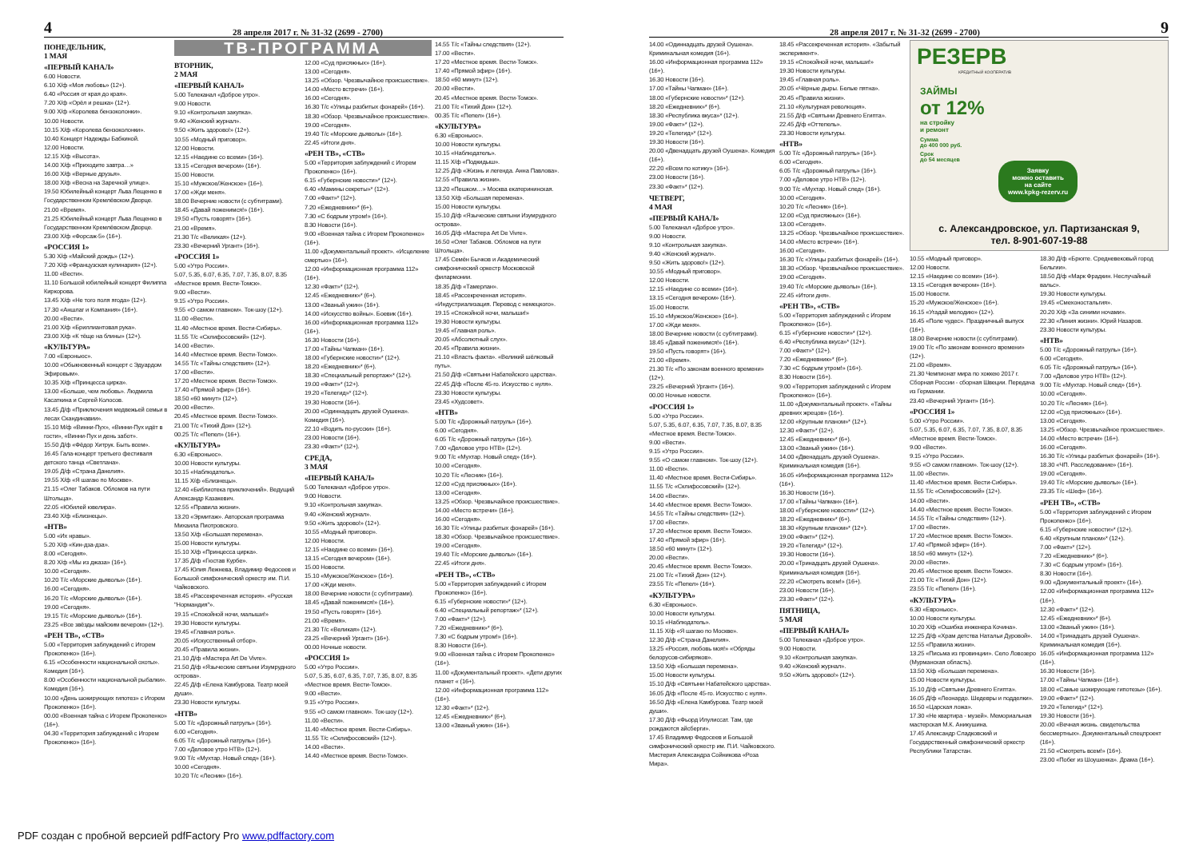4 28 апреля 2017 г. № 31-32 (2699 - 2700)
ПОНЕДЕЛЬНИК,
1 МАЯ
«ПЕРВЫЙ КАНАЛ»
6.00 Новости.
6.10 Х/ф «Моя любовь» (12+).
6.40 «Россия от края до края».
7.20 Х/ф «Орёл и решка» (12+).
9.00 Х/ф «Королева бензоколонки».
10.00 Новости.
10.15 Х/ф «Королева бензоколонки».
10.40 Концерт Надежды Бабкиной.
12.00 Новости.
12.15 Х/ф «Высота».
14.00 Х/ф «Приходите завтра…»
16.00 Х/ф «Верные друзья».
18.00 Х/ф «Весна на Заречной улице».
19.50 Юбилейный концерт Льва Лещенко в Государственном Кремлёвском Дворце.
21.00 «Время».
21.25 Юбилейный концерт Льва Лещенко в Государственном Кремлёвском Дворце.
23.00 Х/ф «Форсаж-5» (16+).
«РОССИЯ 1»
5.30 Х/ф «Майский дождь» (12+).
7.20 Х/ф «Французская кулинария» (12+).
11.00 «Вести».
11.10 Большой юбилейный концерт Филиппа Киркорова.
13.45 Х/ф «Не того поля ягода» (12+).
17.30 «Аншлаг и Компания» (16+).
20.00 «Вести».
21.00 Х/ф «Бриллиантовая рука».
23.00 Х/ф «К тёще на блины» (12+).
«КУЛЬТУРА»
7.00 «Евроньюс».
10.00 «Обыкновенный концерт с Эдуардом Эфировым».
10.35 Х/ф «Принцесса цирка».
13.00 «Больше, чем любовь». Людмила Касаткина и Сергей Колосов.
13.45 Д/ф «Приключения медвежьей семьи в лесах Скандинавии».
15.10 М/ф «Винни-Пух», «Винни-Пух идёт в гости», «Винни-Пух и день забот».
15.50 Д/ф «Фёдор Хитрук. Быть всем».
16.45 Гала-концерт третьего фестиваля детского танца «Светлана».
19.05 Д/ф «Страна Данелия».
19.55 Х/ф «Я шагаю по Москве».
21.15 «Олег Табаков. Обломов на пути Штольца».
22.05 «Юбилей ювелира».
23.40 Х/ф «Близнецы».
«НТВ»
5.00 «Их нравы».
5.20 Х/ф «Кин-дза-дза».
8.00 «Сегодня».
8.20 Х/ф «Мы из джаза» (16+).
10.00 «Сегодня».
10.20 Т/с «Морские дьяволы» (16+).
16.00 «Сегодня».
16.20 Т/с «Морские дьяволы» (16+).
19.00 «Сегодня».
19.15 Т/с «Морские дьяволы» (16+).
23.25 «Все звёзды майским вечером» (12+).
«РЕН ТВ», «СТВ»
5.00 «Территория заблуждений с Игорем Прокопенко» (16+).
6.15 «Особенности национальной охоты». Комедия (16+).
8.00 «Особенности национальной рыбалки». Комедия (16+).
10.00 «День шокирующих гипотез» с Игорем Прокопенко» (16+).
00.00 «Военная тайна с Игорем Прокопенко» (16+).
04.30 «Территория заблуждений с Игорем Прокопенко» (16+).
ТВ-ПРОГРАММА
ВТОРНИК,
2 МАЯ
«ПЕРВЫЙ КАНАЛ»
5.00 Телеканал «Доброе утро».
9.00 Новости.
9.10 «Контрольная закупка».
9.40 «Женский журнал».
9.50 «Жить здорово!» (12+).
10.55 «Модный приговор».
12.00 Новости.
12.15 «Наедине со всеми» (16+).
13.15 «Сегодня вечером» (16+).
15.00 Новости.
15.10 «Мужское/Женское» (16+).
17.00 «Жди меня».
18.00 Вечерние новости (с субтитрами).
18.45 «Давай поженимся!» (16+).
19.50 «Пусть говорят» (16+).
21.00 «Время».
21.30 Т/с «Великая» (12+).
23.30 «Вечерний Ургант» (16+).
«РОССИЯ 1»
5.00 «Утро России».
5.07, 5.35, 6.07, 6.35, 7.07, 7.35, 8.07, 8.35 «Местное время. Вести-Томск».
9.00 «Вести».
9.15 «Утро России».
9.55 «О самом главном». Ток-шоу (12+).
11.00 «Вести».
11.40 «Местное время. Вести-Сибирь».
11.55 Т/с «Склифосовский» (12+).
14.00 «Вести».
14.40 «Местное время. Вести-Томск».
14.55 Т/с «Тайны следствия» (12+).
17.00 «Вести».
17.20 «Местное время. Вести-Томск».
17.40 «Прямой эфир» (16+).
18.50 «60 минут» (12+).
20.00 «Вести».
20.45 «Местное время. Вести-Томск».
21.00 Т/с «Тихий Дон» (12+).
00.25 Т/с «Пепел» (16+).
«КУЛЬТУРА»
6.30 «Евроньюс».
10.00 Новости культуры.
10.15 «Наблюдатель».
11.15 Х/ф «Близнецы».
12.40 «Библиотека приключений». Ведущий Александр Казакевич.
12.55 «Правила жизни».
13.20 «Эрмитаж». Авторская программа Михаила Пиотровского.
13.50 Х/ф «Большая перемена».
15.00 Новости культуры.
15.10 Х/ф «Принцесса цирка».
17.35 Д/ф «Гюстав Курбе».
17.45 Юлия Лежнева, Владимир Федосеев и Большой симфонический оркестр им. П.И. Чайковского.
18.45 «Рассекреченная история». «Русская "Нормандия"».
19.15 «Спокойной ночи, малыши!»
19.30 Новости культуры.
19.45 «Главная роль».
20.05 «Искусственный отбор».
20.45 «Правила жизни».
21.10 Д/ф «Мастера Art De Vivre».
21.50 Д/ф «Языческие святыни Изумрудного острова».
22.45 Д/ф «Елена Камбурова. Театр моей души».
23.30 Новости культуры.
«НТВ»
5.00 Т/с «Дорожный патруль» (16+).
6.00 «Сегодня».
6.05 Т/с «Дорожный патруль» (16+).
7.00 «Деловое утро НТВ» (12+).
9.00 Т/с «Мухтар. Новый след» (16+).
10.00 «Сегодня».
10.20 Т/с «Лесник» (16+).
12.00 «Суд присяжных» (16+).
13.00 «Сегодня».
13.25 «Обзор. Чрезвычайное происшествие».
14.00 «Место встречи» (16+).
16.00 «Сегодня».
16.30 Т/с «Улицы разбитых фонарей» (16+).
18.30 «Обзор. Чрезвычайное происшествие».
19.00 «Сегодня».
19.40 Т/с «Морские дьяволы» (16+).
22.45 «Итоги дня».
«РЕН ТВ», «СТВ»
5.00 «Территория заблуждений с Игорем Прокопенко» (16+).
6.15 «Губернские новости»* (12+).
6.40 «Мамины секреты»* (12+).
7.00 «Факт»* (12+).
7.20 «Ежедневник»* (6+).
7.30 «С бодрым утром!» (16+).
8.30 Новости (16+).
9.00 «Военная тайна с Игорем Прокопенко» (16+).
11.00 «Документальный проект». «Исцеление смертью» (16+).
12.00 «Информационная программа 112» (16+).
12.30 «Факт»* (12+).
12.45 «Ежедневник»* (6+).
13.00 «Званый ужин» (16+).
14.00 «Искусство войны». Боевик (16+).
16.00 «Информационная программа 112» (16+).
16.30 Новости (16+).
17.00 «Тайны Чапман» (16+).
18.00 «Губернские новости»* (12+).
18.20 «Ежедневник»* (6+).
18.30 «Специальный репортаж»* (12+).
19.00 «Факт»* (12+).
19.20 «Телегид»* (12+).
19.30 Новости (16+).
20.00 «Одиннадцать друзей Оушена». Комедия (16+).
22.10 «Водить по-русски» (16+).
23.00 Новости (16+).
23.30 «Факт»* (12+).
СРЕДА,
3 МАЯ
«ПЕРВЫЙ КАНАЛ»
5.00 Телеканал «Доброе утро».
9.00 Новости.
9.10 «Контрольная закупка».
9.40 «Женский журнал».
9.50 «Жить здорово!» (12+).
10.55 «Модный приговор».
12.00 Новости.
12.15 «Наедине со всеми» (16+).
13.15 «Сегодня вечером» (16+).
15.00 Новости.
15.10 «Мужское/Женское» (16+).
17.00 «Жди меня».
18.00 Вечерние новости (с субтитрами).
18.45 «Давай поженимся!» (16+).
19.50 «Пусть говорят» (16+).
21.00 «Время».
21.30 Т/с «Великая» (12+).
23.25 «Вечерний Ургант» (16+).
00.00 Ночные новости.
«РОССИЯ 1»
5.00 «Утро России».
5.07, 5.35, 6.07, 6.35, 7.07, 7.35, 8.07, 8.35 «Местное время. Вести-Томск».
9.00 «Вести».
9.15 «Утро России».
9.55 «О самом главном». Ток-шоу (12+).
11.00 «Вести».
11.40 «Местное время. Вести-Сибирь».
11.55 Т/с «Склифосовский» (12+).
14.00 «Вести».
14.40 «Местное время. Вести-Томск».
14.55 Т/с «Тайны следствия» (12+).
17.00 «Вести».
17.20 «Местное время. Вести-Томск».
17.40 «Прямой эфир» (16+).
18.50 «60 минут» (12+).
20.00 «Вести».
20.45 «Местное время. Вести-Томск».
21.00 Т/с «Тихий Дон» (12+).
00.35 Т/с «Пепел» (16+).
«КУЛЬТУРА»
6.30 «Евроньюс».
10.00 Новости культуры.
10.15 «Наблюдатель».
11.15 Х/ф «Подкидыш».
12.25 Д/ф «Жизнь и легенда. Анна Павлова».
12.55 «Правила жизни».
13.20 «Пешком…» Москва екатерининская.
13.50 Х/ф «Большая перемена».
15.00 Новости культуры.
15.10 Д/ф «Языческие святыни Изумрудного острова».
16.05 Д/ф «Мастера Art De Vivre».
16.50 «Олег Табаков. Обломов на пути Штольца».
17.45 Семён Бычков и Академический симфонический оркестр Московской филармонии.
18.35 Д/ф «Тамерлан».
18.45 «Рассекреченная история». «Индустриализация. Перевод с немецкого».
19.15 «Спокойной ночи, малыши!»
19.30 Новости культуры.
19.45 «Главная роль».
20.05 «Абсолютный слух».
20.45 «Правила жизни».
21.10 «Власть факта». «Великий шёлковый путь».
21.50 Д/ф «Святыни Набатейского царства».
22.45 Д/ф «После 45-го. Искусство с нуля».
23.30 Новости культуры.
23.45 «Худсовет».
«НТВ»
5.00 Т/с «Дорожный патруль» (16+).
6.00 «Сегодня».
6.05 Т/с «Дорожный патруль» (16+).
7.00 «Деловое утро НТВ» (12+).
9.00 Т/с «Мухтар. Новый след» (16+).
10.00 «Сегодня».
10.20 Т/с «Лесник» (16+).
12.00 «Суд присяжных» (16+).
13.00 «Сегодня».
13.25 «Обзор. Чрезвычайное происшествие».
14.00 «Место встречи» (16+).
16.00 «Сегодня».
16.30 Т/с «Улицы разбитых фонарей» (16+).
18.30 «Обзор. Чрезвычайное происшествие».
19.00 «Сегодня».
19.40 Т/с «Морские дьяволы» (16+).
22.45 «Итоги дня».
«РЕН ТВ», «СТВ»
5.00 «Территория заблуждений с Игорем Прокопенко» (16+).
6.15 «Губернские новости»* (12+).
6.40 «Специальный репортаж»* (12+).
7.00 «Факт»* (12+).
7.20 «Ежедневник»* (6+).
7.30 «С бодрым утром!» (16+).
8.30 Новости (16+).
9.00 «Военная тайна с Игорем Прокопенко» (16+).
11.00 «Документальный проект». «Дети других планет « (16+).
12.00 «Информационная программа 112» (16+).
12.30 «Факт»* (12+).
12.45 «Ежедневник»* (6+).
13.00 «Званый ужин» (16+).
28 апреля 2017 г. № 31-32 (2699 - 2700) 9
14.00 «Одиннадцать друзей Оушена». Криминальная комедия (16+).
16.00 «Информационная программа 112» (16+).
16.30 Новости (16+).
17.00 «Тайны Чапман» (16+).
18.00 «Губернские новости»* (12+).
18.20 «Ежедневник»* (6+).
18.30 «Республика вкуса»* (12+).
19.00 «Факт»* (12+).
19.20 «Телегид»* (12+).
19.30 Новости (16+).
20.00 «Двенадцать друзей Оушена». Комедия (16+).
22.20 «Всем по котику» (16+).
23.00 Новости (16+).
23.30 «Факт»* (12+).
ЧЕТВЕРГ,
4 МАЯ
«ПЕРВЫЙ КАНАЛ»
5.00 Телеканал «Доброе утро».
9.00 Новости.
9.10 «Контрольная закупка».
9.40 «Женский журнал».
9.50 «Жить здорово!» (12+).
10.55 «Модный приговор».
12.00 Новости.
12.15 «Наедине со всеми» (16+).
13.15 «Сегодня вечером» (16+).
15.00 Новости.
15.10 «Мужское/Женское» (16+).
17.00 «Жди меня».
18.00 Вечерние новости (с субтитрами).
18.45 «Давай поженимся!» (16+).
19.50 «Пусть говорят» (16+).
21.00 «Время».
21.30 Т/с «По законам военного времени» (12+).
23.25 «Вечерний Ургант» (16+).
00.00 Ночные новости.
«РОССИЯ 1»
5.00 «Утро России».
5.07, 5.35, 6.07, 6.35, 7.07, 7.35, 8.07, 8.35 «Местное время. Вести-Томск».
9.00 «Вести».
9.15 «Утро России».
9.55 «О самом главном». Ток-шоу (12+).
11.00 «Вести».
11.40 «Местное время. Вести-Сибирь».
11.55 Т/с «Склифосовский» (12+).
14.00 «Вести».
14.40 «Местное время. Вести-Томск».
14.55 Т/с «Тайны следствия» (12+).
17.00 «Вести».
17.20 «Местное время. Вести-Томск».
17.40 «Прямой эфир» (16+).
18.50 «60 минут» (12+).
20.00 «Вести».
20.45 «Местное время. Вести-Томск».
21.00 Т/с «Тихий Дон» (12+).
23.55 Т/с «Пепел» (16+).
«КУЛЬТУРА»
6.30 «Евроньюс».
10.00 Новости культуры.
10.15 «Наблюдатель».
11.15 Х/ф «Я шагаю по Москве».
12.30 Д/ф «Страна Данелия».
13.25 «Россия, любовь моя!» «Обряды белорусов-сибиряков».
13.50 Х/ф «Большая перемена».
15.00 Новости культуры.
15.10 Д/ф «Святыни Набатейского царства».
16.05 Д/ф «После 45-го. Искусство с нуля».
16.50 Д/ф «Елена Камбурова. Театр моей души».
17.30 Д/ф «Фьорд Илулиссат. Там, где рождаются айсберги».
17.45 Владимир Федосеев и Большой симфонический оркестр им. П.И. Чайковского. Мистерия Александра Сойникова «Роза Мира».
18.45 «Рассекреченная история». «Забытый эксперимент».
19.15 «Спокойной ночи, малыши!»
19.30 Новости культуры.
19.45 «Главная роль».
20.05 «Чёрные дыры. Белые пятна».
20.45 «Правила жизни».
21.10 «Культурная революция».
21.55 Д/ф «Святыни Древнего Египта».
22.45 Д/ф «Оттепель».
23.30 Новости культуры.
«НТВ»
5.00 Т/с «Дорожный патруль» (16+).
6.00 «Сегодня».
6.05 Т/с «Дорожный патруль» (16+).
7.00 «Деловое утро НТВ» (12+).
9.00 Т/с «Мухтар. Новый след» (16+).
10.00 «Сегодня».
10.20 Т/с «Лесник» (16+).
12.00 «Суд присяжных» (16+).
13.00 «Сегодня».
13.25 «Обзор. Чрезвычайное происшествие».
14.00 «Место встречи» (16+).
16.00 «Сегодня».
16.30 Т/с «Улицы разбитых фонарей» (16+).
18.30 «Обзор. Чрезвычайное происшествие».
19.00 «Сегодня».
19.40 Т/с «Морские дьяволы» (16+).
22.45 «Итоги дня».
«РЕН ТВ», «СТВ»
5.00 «Территория заблуждений с Игорем Прокопенко» (16+).
6.15 «Губернские новости»* (12+).
6.40 «Республика вкуса»* (12+).
7.00 «Факт»* (12+).
7.20 «Ежедневник»* (6+).
7.30 «С бодрым утром!» (16+).
8.30 Новости (16+).
9.00 «Территория заблуждений с Игорем Прокопенко» (16+).
11.00 «Документальный проект». «Тайны древних жрецов» (16+).
12.00 «Крупным планом»* (12+).
12.30 «Факт»* (12+).
12.45 «Ежедневник»* (6+).
13.00 «Званый ужин» (16+).
14.00 «Двенадцать друзей Оушена». Криминальная комедия (16+).
16.05 «Информационная программа 112» (16+).
16.30 Новости (16+).
17.00 «Тайны Чапман» (16+).
18.00 «Губернские новости»* (12+).
18.20 «Ежедневник»* (6+).
18.30 «Крупным планом»* (12+).
19.00 «Факт»* (12+).
19.20 «Телегид»* (12+).
19.30 Новости (16+).
20.00 «Тринадцать друзей Оушена». Криминальная комедия (16+).
22.20 «Смотреть всем!» (16+).
23.00 Новости (16+).
23.30 «Факт»* (12+).
ПЯТНИЦА,
5 МАЯ
«ПЕРВЫЙ КАНАЛ»
5.00 Телеканал «Доброе утро».
9.00 Новости.
9.10 «Контрольная закупка».
9.40 «Женский журнал».
9.50 «Жить здорово!» (12+).
РЕЗЕРВ
КРЕДИТНЫЙ КООПЕРАТИВ
ЗАЙМЫ
от 12%
на стройку
и ремонт
Сумма
до 400 000 руб.
Срок
до 54 месяцев
Заявку
можно оставить
на сайте
www.kpkg-rezerv.ru
с. Александровское, ул. Партизанская 9,
тел. 8-901-607-19-88
10.55 «Модный приговор».
12.00 Новости.
12.15 «Наедине со всеми» (16+).
13.15 «Сегодня вечером» (16+).
15.00 Новости.
15.20 «Мужское/Женское» (16+).
16.15 «Угадай мелодию» (12+).
16.45 «Поле чудес». Праздничный выпуск (16+).
18.00 Вечерние новости (с субтитрами).
19.00 Т/с «По законам военного времени» (12+).
21.00 «Время».
21.30 Чемпионат мира по хоккею 2017 г. Сборная России - сборная Швеции. Передача из Германии.
23.40 «Вечерний Ургант» (16+).
«РОССИЯ 1»
5.00 «Утро России».
5.07, 5.35, 6.07, 6.35, 7.07, 7.35, 8.07, 8.35 «Местное время. Вести-Томск».
9.00 «Вести».
9.15 «Утро России».
9.55 «О самом главном». Ток-шоу (12+).
11.00 «Вести».
11.40 «Местное время. Вести-Сибирь».
11.55 Т/с «Склифосовский» (12+).
14.00 «Вести».
14.40 «Местное время. Вести-Томск».
14.55 Т/с «Тайны следствия» (12+).
17.00 «Вести».
17.20 «Местное время. Вести-Томск».
17.40 «Прямой эфир» (16+).
18.50 «60 минут» (12+).
20.00 «Вести».
20.45 «Местное время. Вести-Томск».
21.00 Т/с «Тихий Дон» (12+).
23.55 Т/с «Пепел» (16+).
«КУЛЬТУРА»
6.30 «Евроньюс».
10.00 Новости культуры.
10.20 Х/ф «Ошибка инженера Кочина».
12.25 Д/ф «Храм детства Натальи Дуровой».
12.55 «Правила жизни».
13.25 «Письма из провинции». Село Ловозеро (Мурманская область).
13.50 Х/ф «Большая перемена».
15.00 Новости культуры.
15.10 Д/ф «Святыни Древнего Египта».
16.05 Д/ф «Леонардо. Шедевры и подделки».
16.50 «Царская ложа».
17.30 «Не квартира - музей». Мемориальная мастерская М.К. Аникушина.
17.45 Александр Сладковский и Государственный симфонический оркестр Республики Татарстан.
18.30 Д/ф «Брюгге. Средневековый город Бельгии».
18.50 Д/ф «Марк Фрадкин. Неслучайный вальс».
19.30 Новости культуры.
19.45 «Смехоностальгия».
20.20 Х/ф «За синими ночами».
22.30 «Линия жизни». Юрий Назаров.
23.30 Новости культуры.
«НТВ»
5.00 Т/с «Дорожный патруль» (16+).
6.00 «Сегодня».
6.05 Т/с «Дорожный патруль» (16+).
7.00 «Деловое утро НТВ» (12+).
9.00 Т/с «Мухтар. Новый след» (16+).
10.00 «Сегодня».
10.20 Т/с «Лесник» (16+).
12.00 «Суд присяжных» (16+).
13.00 «Сегодня».
13.25 «Обзор. Чрезвычайное происшествие».
14.00 «Место встречи» (16+).
16.00 «Сегодня».
16.30 Т/с «Улицы разбитых фонарей» (16+).
18.30 «ЧП. Расследование» (16+).
19.00 «Сегодня».
19.40 Т/с «Морские дьяволы» (16+).
23.35 Т/с «Шеф» (16+).
«РЕН ТВ», «СТВ»
5.00 «Территория заблуждений с Игорем Прокопенко» (16+).
6.15 «Губернские новости»* (12+).
6.40 «Крупным планом»* (12+).
7.00 «Факт»* (12+).
7.20 «Ежедневник»* (6+).
7.30 «С бодрым утром!» (16+).
8.30 Новости (16+).
9.00 «Документальный проект» (16+).
12.00 «Информационная программа 112» (16+).
12.30 «Факт»* (12+).
12.45 «Ежедневник»* (6+).
13.00 «Званый ужин» (16+).
14.00 «Тринадцать друзей Оушена». Криминальная комедия (16+).
16.05 «Информационная программа 112» (16+).
16.30 Новости (16+).
17.00 «Тайны Чапман» (16+).
18.00 «Самые шокирующие гипотезы» (16+).
19.00 «Факт»* (12+).
19.20 «Телегид»* (12+).
19.30 Новости (16+).
20.00 «Вечная жизнь. свидетельства бессмертных». Документальный спецпроект (16+).
21.50 «Смотреть всем!» (16+).
23.00 «Побег из Шоушенка». Драма (16+).
PDF создан с пробной версией pdfFactory Pro www.pdffactory.com